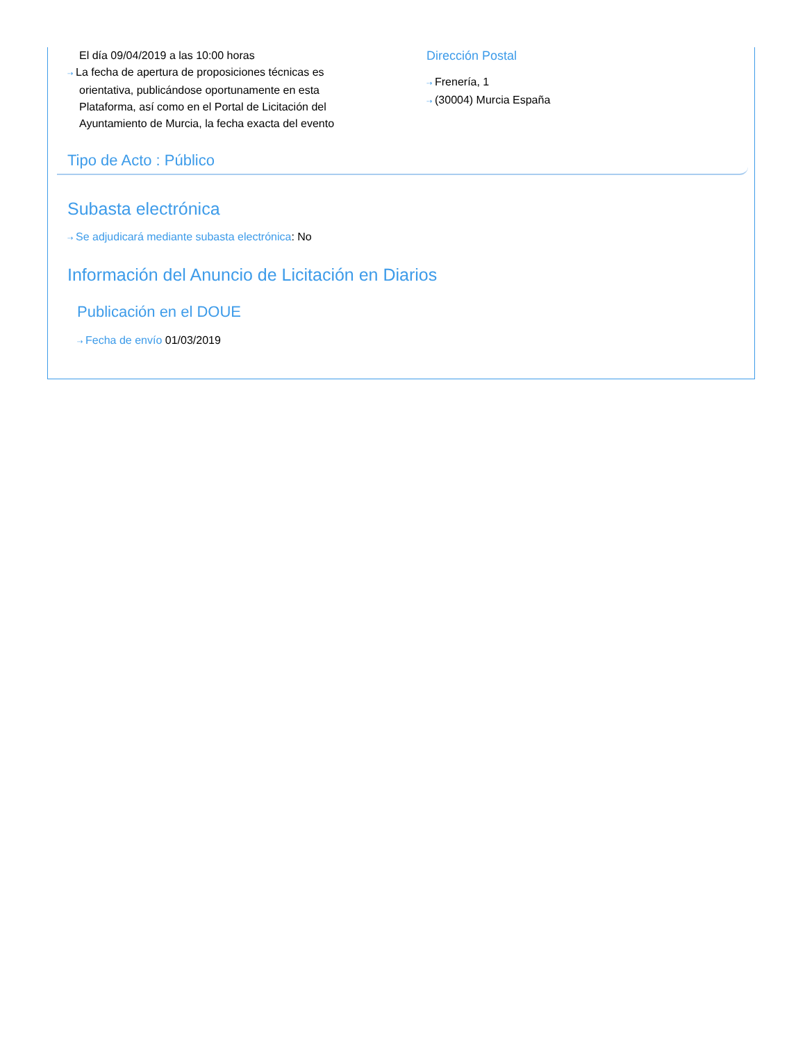El día 09/04/2019 a las 10:00 horas
⇢ La fecha de apertura de proposiciones técnicas es
orientativa, publicándose oportunamente en esta Plataforma, así como en el Portal de Licitación del Ayuntamiento de Murcia, la fecha exacta del evento
Dirección Postal
⇢ Frenería, 1
⇢ (30004) Murcia España
Tipo de Acto : Público
Subasta electrónica
⇢ Se adjudicará mediante subasta electrónica: No
Información del Anuncio de Licitación en Diarios
Publicación en el DOUE
⇢ Fecha de envío 01/03/2019